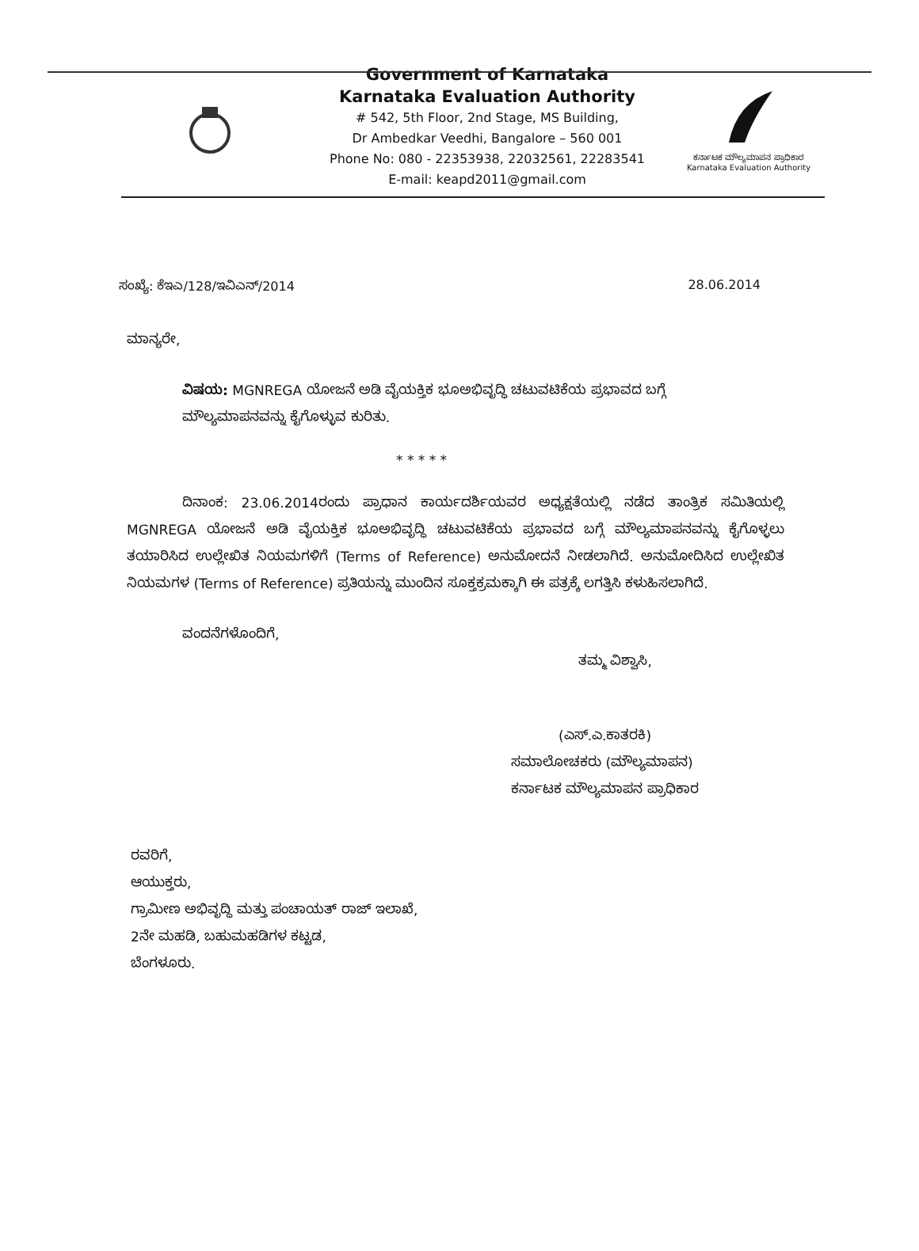Government of Karnataka
Karnataka Evaluation Authority
# 542, 5th Floor, 2nd Stage, MS Building,
Dr Ambedkar Veedhi, Bangalore – 560 001
Phone No: 080 - 22353938, 22032561, 22283541
E-mail: keapd2011@gmail.com
ಕರ್ನಾಟಕ ಮೌಲ್ಯಮಾಪನ ಪ್ರಾಧಿಕಾರ
Karnataka Evaluation Authority
ಸಂಖ್ಯೆ: ಕೆಇಎ/128/ಇವಿಎನ್/2014 28.06.2014
ಮಾನ್ಯರೇ,
ವಿಷಯ: MGNREGA ಯೋಜನೆ ಅಡಿ ವೈಯಕ್ತಿಕ ಭೂಅಭಿವೃದ್ಧಿ ಚಟುವಟಿಕೆಯ ಪ್ರಭಾವದ ಬಗ್ಗೆ ಮೌಲ್ಯಮಾಪನವನ್ನು ಕೈಗೊಳ್ಳುವ ಕುರಿತು.
* * * * *
ದಿನಾಂಕ: 23.06.2014ರಂದು ಪ್ರಾಧಾನ ಕಾರ್ಯದರ್ಶಿಯವರ ಅಧ್ಯಕ್ಷತೆಯಲ್ಲಿ ನಡೆದ ತಾಂತ್ರಿಕ ಸಮಿತಿಯಲ್ಲಿ MGNREGA ಯೋಜನೆ ಅಡಿ ವೈಯಕ್ತಿಕ ಭೂಅಭಿವೃದ್ಧಿ ಚಟುವಟಿಕೆಯ ಪ್ರಭಾವದ ಬಗ್ಗೆ ಮೌಲ್ಯಮಾಪನವನ್ನು ಕೈಗೊಳ್ಳಲು ತಯಾರಿಸಿದ ಉಲ್ಲೇಖಿತ ನಿಯಮಗಳಿಗೆ (Terms of Reference) ಅನುಮೋದನೆ ನೀಡಲಾಗಿದೆ. ಅನುಮೋದಿಸಿದ ಉಲ್ಲೇಖಿತ ನಿಯಮಗಳ (Terms of Reference) ಪ್ರತಿಯನ್ನು ಮುಂದಿನ ಸೂಕ್ತಕ್ರಮಕ್ಕಾಗಿ ಈ ಪತ್ರಕ್ಕೆ ಲಗತ್ತಿಸಿ ಕಳುಹಿಸಲಾಗಿದೆ.
ವಂದನೆಗಳೊಂದಿಗೆ,
ತಮ್ಮ ವಿಶ್ವಾಸಿ,
(ಎಸ್.ಎ.ಕಾತರಕಿ)
ಸಮಾಲೋಚಕರು (ಮೌಲ್ಯಮಾಪನ)
ಕರ್ನಾಟಕ ಮೌಲ್ಯಮಾಪನ ಪ್ರಾಧಿಕಾರ
ರವರಿಗೆ,
ಆಯುಕ್ತರು,
ಗ್ರಾಮೀಣ ಅಭಿವೃದ್ಧಿ ಮತ್ತು ಪಂಚಾಯತ್ ರಾಜ್ ಇಲಾಖೆ,
2ನೇ ಮಹಡಿ, ಬಹುಮಹಡಿಗಳ ಕಟ್ಟಡ,
ಬೆಂಗಳೂರು.